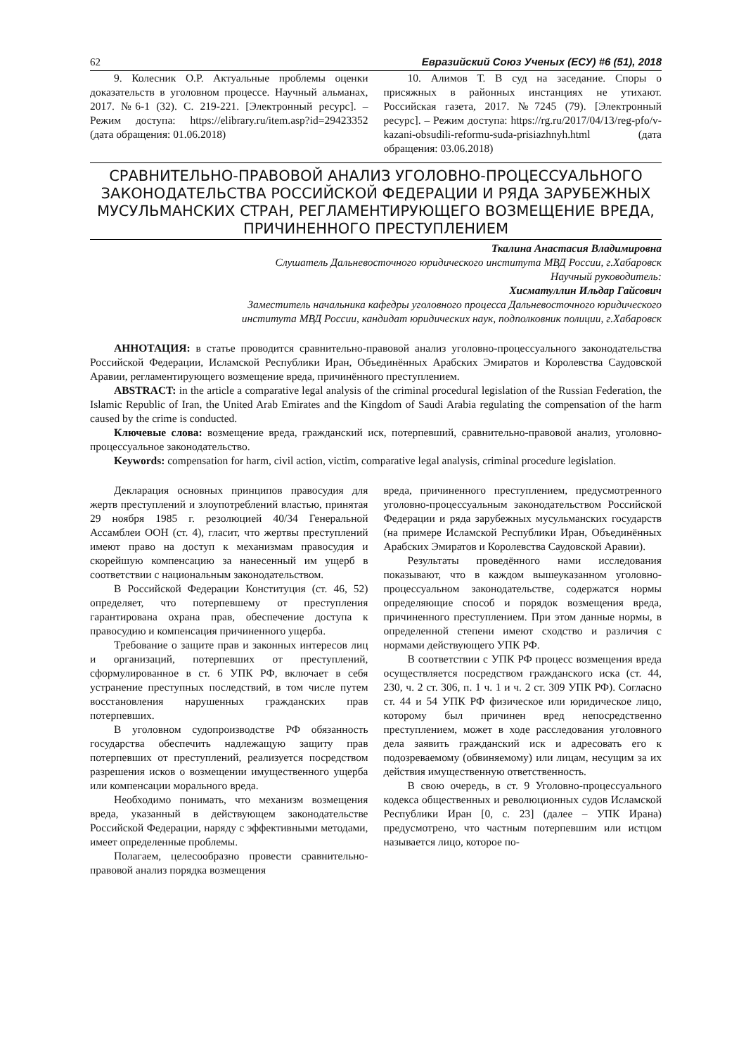62 Евразийский Союз Ученых (ЕСУ) #6 (51), 2018
9. Колесник О.Р. Актуальные проблемы оценки доказательств в уголовном процессе. Научный альманах, 2017. №6-1 (32). С. 219-221. [Электронный ресурс]. – Режим доступа: https://elibrary.ru/item.asp?id=29423352 (дата обращения: 01.06.2018)
10. Алимов Т. В суд на заседание. Споры о присяжных в районных инстанциях не утихают. Российская газета, 2017. №7245 (79). [Электронный ресурс]. – Режим доступа: https://rg.ru/2017/04/13/reg-pfo/v-kazani-obsudili-reformu-suda-prisiazhnyh.html (дата обращения: 03.06.2018)
СРАВНИТЕЛЬНО-ПРАВОВОЙ АНАЛИЗ УГОЛОВНО-ПРОЦЕССУАЛЬНОГО ЗАКОНОДАТЕЛЬСТВА РОССИЙСКОЙ ФЕДЕРАЦИИ И РЯДА ЗАРУБЕЖНЫХ МУСУЛЬМАНСКИХ СТРАН, РЕГЛАМЕНТИРУЮЩЕГО ВОЗМЕЩЕНИЕ ВРЕДА, ПРИЧИНЕННОГО ПРЕСТУПЛЕНИЕМ
Ткалина Анастасия Владимировна
Слушатель Дальневосточного юридического института МВД России, г.Хабаровск
Научный руководитель:
Хисматуллин Ильдар Гайсович
Заместитель начальника кафедры уголовного процесса Дальневосточного юридического
института МВД России, кандидат юридических наук, подполковник полиции, г.Хабаровск
АННОТАЦИЯ: в статье проводится сравнительно-правовой анализ уголовно-процессуального законодательства Российской Федерации, Исламской Республики Иран, Объединённых Арабских Эмиратов и Королевства Саудовской Аравии, регламентирующего возмещение вреда, причинённого преступлением.
ABSTRACT: in the article a comparative legal analysis of the criminal procedural legislation of the Russian Federation, the Islamic Republic of Iran, the United Arab Emirates and the Kingdom of Saudi Arabia regulating the compensation of the harm caused by the crime is conducted.
Ключевые слова: возмещение вреда, гражданский иск, потерпевший, сравнительно-правовой анализ, уголовно-процессуальное законодательство.
Keywords: compensation for harm, civil action, victim, comparative legal analysis, criminal procedure legislation.
Декларация основных принципов правосудия для жертв преступлений и злоупотреблений властью, принятая 29 ноября 1985 г. резолюцией 40/34 Генеральной Ассамблеи ООН (ст. 4), гласит, что жертвы преступлений имеют право на доступ к механизмам правосудия и скорейшую компенсацию за нанесенный им ущерб в соответствии с национальным законодательством.
В Российской Федерации Конституция (ст. 46, 52) определяет, что потерпевшему от преступления гарантирована охрана прав, обеспечение доступа к правосудию и компенсация причиненного ущерба.
Требование о защите прав и законных интересов лиц и организаций, потерпевших от преступлений, сформулированное в ст. 6 УПК РФ, включает в себя устранение преступных последствий, в том числе путем восстановления нарушенных гражданских прав потерпевших.
В уголовном судопроизводстве РФ обязанность государства обеспечить надлежащую защиту прав потерпевших от преступлений, реализуется посредством разрешения исков о возмещении имущественного ущерба или компенсации морального вреда.
Необходимо понимать, что механизм возмещения вреда, указанный в действующем законодательстве Российской Федерации, наряду с эффективными методами, имеет определенные проблемы.
Полагаем, целесообразно провести сравнительно-правовой анализ порядка возмещения
вреда, причиненного преступлением, предусмотренного уголовно-процессуальным законодательством Российской Федерации и ряда зарубежных мусульманских государств (на примере Исламской Республики Иран, Объединённых Арабских Эмиратов и Королевства Саудовской Аравии).
Результаты проведённого нами исследования показывают, что в каждом вышеуказанном уголовно-процессуальном законодательстве, содержатся нормы определяющие способ и порядок возмещения вреда, причиненного преступлением. При этом данные нормы, в определенной степени имеют сходство и различия с нормами действующего УПК РФ.
В соответствии с УПК РФ процесс возмещения вреда осуществляется посредством гражданского иска (ст. 44, 230, ч. 2 ст. 306, п. 1 ч. 1 и ч. 2 ст. 309 УПК РФ). Согласно ст. 44 и 54 УПК РФ физическое или юридическое лицо, которому был причинен вред непосредственно преступлением, может в ходе расследования уголовного дела заявить гражданский иск и адресовать его к подозреваемому (обвиняемому) или лицам, несущим за их действия имущественную ответственность.
В свою очередь, в ст. 9 Уголовно-процессуального кодекса общественных и революционных судов Исламской Республики Иран [0, с. 23] (далее – УПК Ирана) предусмотрено, что частным потерпевшим или истцом называется лицо, которое по-